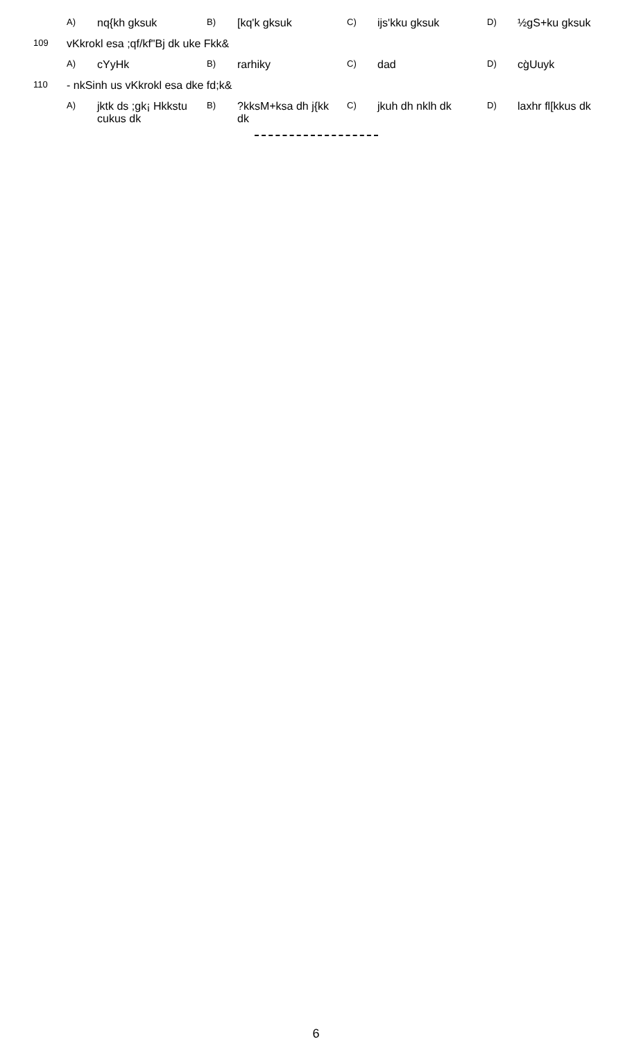| | A) | nq{kh gksuk | B) | [kq'k gksuk | C) | ijs'kku gksuk | D) | ½gS+ku gksuk |
| 109 | vKkrokl esa ;qf/kf"Bj dk uke Fkk& | | | | | | | |
| | A) | cYyHk | B) | rarhiky | C) | dad | D) | cg̀Uuyk |
| 110 | - nkSinh us vKkrokl esa dke fd;k& | | | | | | | |
| | A) | jktk ds ;gk¡ Hkkstu cukus dk | B) | ?kksM+ksa dh j{kk dk | C) | jkuh dh nklh dk | D) | laxhr fl[kkus dk |
6